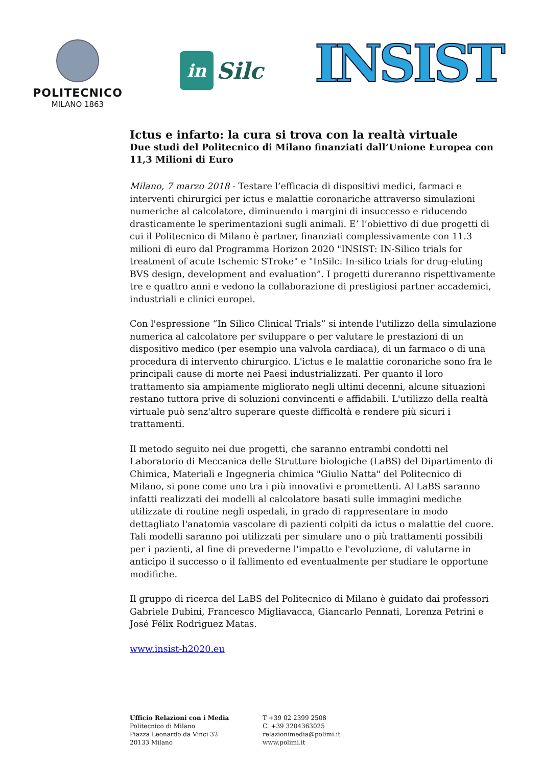POLITECNICO
MILANO 1863
in Silc
INSIST
Ictus e infarto: la cura si trova con la realtà virtuale
Due studi del Politecnico di Milano finanziati dall’Unione Europea con 11,3 Milioni di Euro
Milano, 7 marzo 2018 - Testare l’efficacia di dispositivi medici, farmaci e interventi chirurgici per ictus e malattie coronariche attraverso simulazioni numeriche al calcolatore, diminuendo i margini di insuccesso e riducendo drasticamente le sperimentazioni sugli animali. E’ l’obiettivo di due progetti di cui il Politecnico di Milano è partner, finanziati complessivamente con 11.3 milioni di euro dal Programma Horizon 2020 "INSIST: IN-Silico trials for treatment of acute Ischemic STroke" e "InSilc: In-silico trials for drug-eluting BVS design, development and evaluation”. I progetti dureranno rispettivamente tre e quattro anni e vedono la collaborazione di prestigiosi partner accademici, industriali e clinici europei.
Con l'espressione “In Silico Clinical Trials” si intende l'utilizzo della simulazione numerica al calcolatore per sviluppare o per valutare le prestazioni di un dispositivo medico (per esempio una valvola cardiaca), di un farmaco o di una procedura di intervento chirurgico. L'ictus e le malattie coronariche sono fra le principali cause di morte nei Paesi industrializzati. Per quanto il loro trattamento sia ampiamente migliorato negli ultimi decenni, alcune situazioni restano tuttora prive di soluzioni convincenti e affidabili. L'utilizzo della realtà virtuale può senz'altro superare queste difficoltà e rendere più sicuri i trattamenti.
Il metodo seguito nei due progetti, che saranno entrambi condotti nel Laboratorio di Meccanica delle Strutture biologiche (LaBS) del Dipartimento di Chimica, Materiali e Ingegneria chimica "Giulio Natta" del Politecnico di Milano, si pone come uno tra i più innovativi e promettenti. Al LaBS saranno infatti realizzati dei modelli al calcolatore basati sulle immagini mediche utilizzate di routine negli ospedali, in grado di rappresentare in modo dettagliato l'anatomia vascolare di pazienti colpiti da ictus o malattie del cuore. Tali modelli saranno poi utilizzati per simulare uno o più trattamenti possibili per i pazienti, al fine di prevederne l'impatto e l'evoluzione, di valutarne in anticipo il successo o il fallimento ed eventualmente per studiare le opportune modifiche.
Il gruppo di ricerca del LaBS del Politecnico di Milano è guidato dai professori Gabriele Dubini, Francesco Migliavacca, Giancarlo Pennati, Lorenza Petrini e José Félix Rodriguez Matas.
www.insist-h2020.eu
Ufficio Relazioni con i Media
Politecnico di Milano
Piazza Leonardo da Vinci 32
20133 Milano
T +39 02 2399 2508
C. +39 3204363025
relazionimedia@polimi.it
www.polimi.it